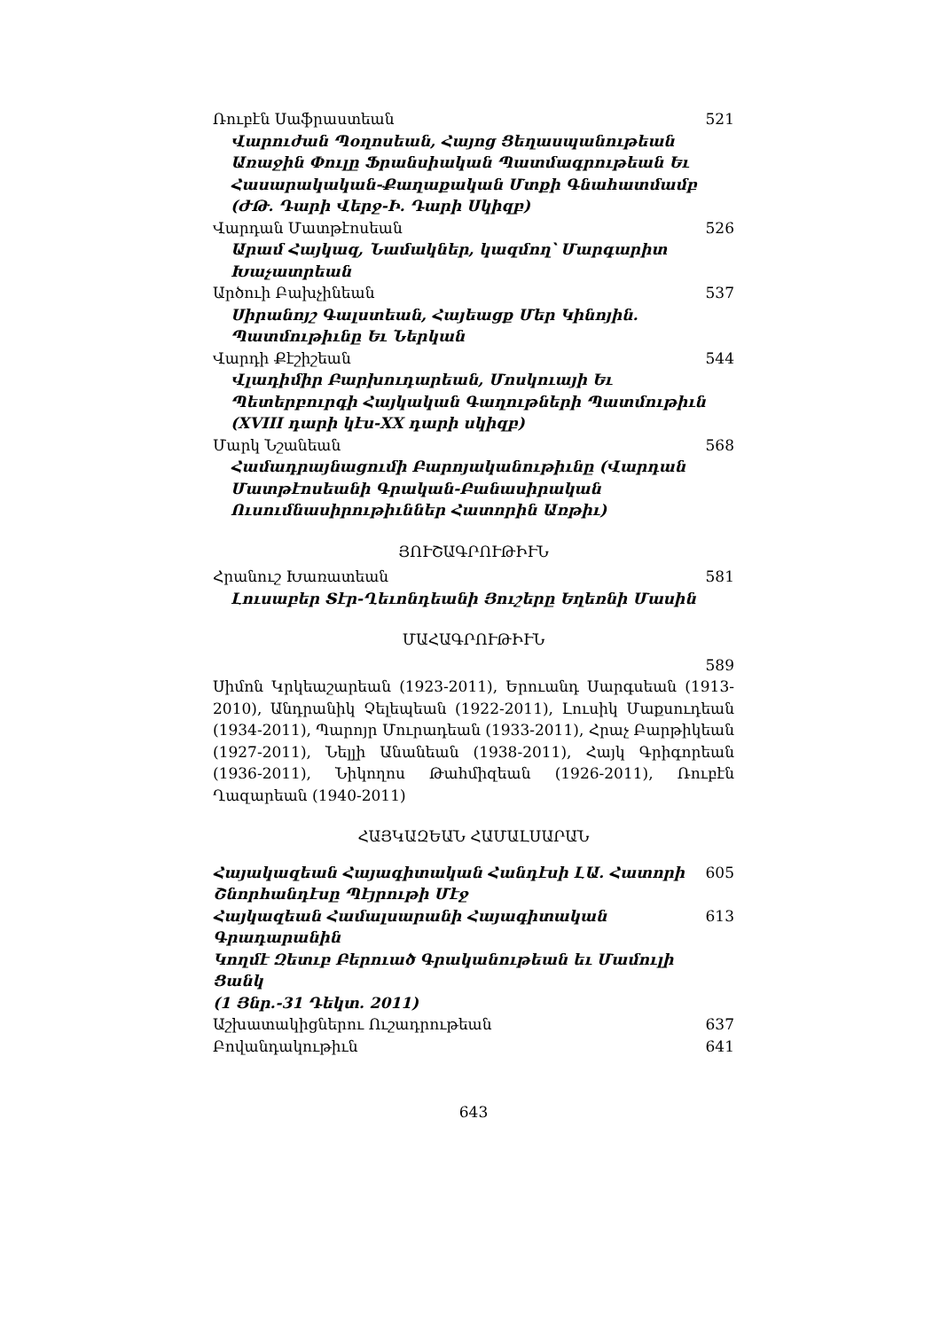Ռուբէն Սաֆրաստեան 521
Վարուժան Պօղոսեան, Հայոց Ցեղասպանութեան Առաջին Փուլը Ֆրանսիական Պատմագրութեան Եւ Հասարակական-Քաղաքական Մտքի Գնահատմամբ (ԺԹ. Դարի Վերջ-Ի. Դարի Սկիզբ)
Վարդան Մատթէոսեան 526
Արամ Հայկազ, Նամակներ, կազմող՝ Մարգարիտ Խաչատրեան
Արծուի Բախչինեան 537
Սիրանոյշ Գալստեան, Հայեացք Մեր Կինոյին.
Պատմութիւնը Եւ Ներկան
Վարդի Քէշիշեան 544
Վլադիմիր Բարխուդարեան, Մոսկուայի Եւ Պետերբուրգի Հայկական Գաղութների Պատմութիւն (XVIII դարի կէս-XX դարի սկիզբ)
Մարկ Նշանեան 568
Համադրայնացումի Բարոյականութիւնը (Վարդան Մատթէոսեանի Գրական-Բանասիրական Ուսումնասիրութիւններ Հատորին Առթիւ)
ՅՈՒՇԱԳՐՈՒԹԻՒՆ
Հրանուշ Խառատեան 581
Լուսաբեր Տէր-Ղեւոնդեանի Յուշերը Եղեռնի Մասին
ՄԱՀԱԳՐՈՒԹԻՒՆ
589
Սիմոն Կրկեաշարեան (1923-2011), Երուանդ Սարգսեան (1913-2010), Անդրանիկ Չելեպեան (1922-2011), Լուսիկ Մաքսուդեան (1934-2011), Պարոյր Մուրադեան (1933-2011), Հրաչ Բարթիկեան (1927-2011), Նելլի Անանեան (1938-2011), Հայկ Գրիգորեան (1936-2011), Նիկողոս Թահմիզեան (1926-2011), Ռուբէն Ղազարեան (1940-2011)
ՀԱՅԿԱԶԵԱՆ ՀԱՄԱԼՍԱՐԱՆ
Հայակազեան Հայագիտական Հանդէսի ԼԱ. Հատորի
Շնորհանդէսը Պէյրութի Մէջ 605
Հայկազեան Համալսարանի Հայագիտական Գրադարանին
Կողմէ Զետ­ւբ Բերուած Գրականութեան եւ Մամուլի Ցանկ
(1 Յնր.-31 Դեկտ. 2011) 613
Աշխատակիցներու Ուշադրութեան 637
Բովանդակութիւն 641
643